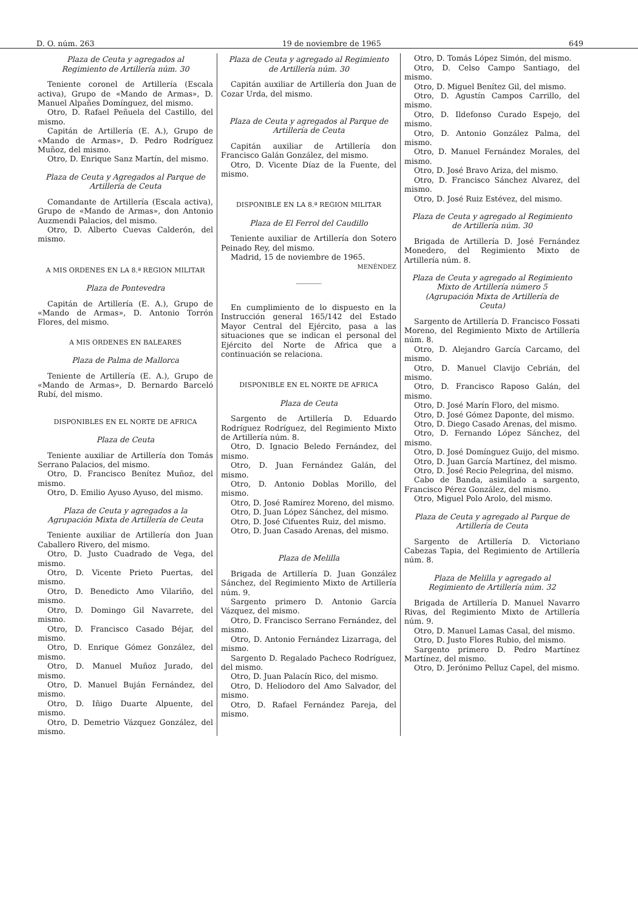D. O. núm. 263 19 de noviembre de 1965 649
Plaza de Ceuta y agregados al Regimiento de Artillería núm. 30
Teniente coronel de Artillería (Escala activa), Grupo de «Mando de Armas», D. Manuel Alpañes Domínguez, del mismo.
Otro, D. Rafael Peñuela del Castillo, del mismo.
Capitán de Artillería (E. A.), Grupo de «Mando de Armas», D. Pedro Rodríguez Muñoz, del mismo.
Otro, D. Enrique Sanz Martín, del mismo.
Plaza de Ceuta y Agregados al Parque de Artillería de Ceuta
Comandante de Artillería (Escala activa), Grupo de «Mando de Armas», don Antonio Auzmendi Palacios, del mismo.
Otro, D. Alberto Cuevas Calderón, del mismo.
A MIS ORDENES EN LA 8.ª REGION MILITAR
Plaza de Pontevedra
Capitán de Artillería (E. A.), Grupo de «Mando de Armas», D. Antonio Torrón Flores, del mismo.
A MIS ORDENES EN BALEARES
Plaza de Palma de Mallorca
Teniente de Artillería (E. A.), Grupo de «Mando de Armas», D. Bernardo Barceló Rubí, del mismo.
DISPONIBLES EN EL NORTE DE AFRICA
Plaza de Ceuta
Teniente auxiliar de Artillería don Tomás Serrano Palacios, del mismo.
Otro, D. Francisco Benítez Muñoz, del mismo.
Otro, D. Emilio Ayuso Ayuso, del mismo.
Plaza de Ceuta y agregados a la Agrupación Mixta de Artillería de Ceuta
Teniente auxiliar de Artillería don Juan Caballero Rivero, del mismo.
Otro, D. Justo Cuadrado de Vega, del mismo.
Otro, D. Vicente Prieto Puertas, del mismo.
Otro, D. Benedicto Amo Vilariño, del mismo.
Otro, D. Domingo Gil Navarrete, del mismo.
Otro, D. Francisco Casado Béjar, del mismo.
Otro, D. Enrique Gómez González, del mismo.
Otro, D. Manuel Muñoz Jurado, del mismo.
Otro, D. Manuel Buján Fernández, del mismo.
Otro, D. Iñigo Duarte Alpuente, del mismo.
Otro, D. Demetrio Vázquez González, del mismo.
Plaza de Ceuta y agregado al Regimiento de Artillería núm. 30
Capitán auxiliar de Artillería don Juan de Cozar Urda, del mismo.
Plaza de Ceuta y agregados al Parque de Artillería de Ceuta
Capitán auxiliar de Artillería don Francisco Galán González, del mismo.
Otro, D. Vicente Díaz de la Fuente, del mismo.
DISPONIBLE EN LA 8.ª REGION MILITAR
Plaza de El Ferrol del Caudillo
Teniente auxiliar de Artillería don Sotero Peinado Rey, del mismo.
Madrid, 15 de noviembre de 1965.
MENÉNDEZ
En cumplimiento de lo dispuesto en la Instrucción general 165/142 del Estado Mayor Central del Ejército, pasa a las situaciones que se indican el personal del Ejército del Norte de Africa que a continuación se relaciona.
DISPONIBLE EN EL NORTE DE AFRICA
Plaza de Ceuta
Sargento de Artillería D. Eduardo Rodríguez Rodríguez, del Regimiento Mixto de Artillería núm. 8.
Otro, D. Ignacio Beledo Fernández, del mismo.
Otro, D. Juan Fernández Galán, del mismo.
Otro, D. Antonio Doblas Morillo, del mismo.
Otro, D. José Ramírez Moreno, del mismo.
Otro, D. Juan López Sánchez, del mismo.
Otro, D. José Cifuentes Ruiz, del mismo.
Otro, D. Juan Casado Arenas, del mismo.
Plaza de Melilla
Brigada de Artillería D. Juan González Sánchez, del Regimiento Mixto de Artillería núm. 9.
Sargento primero D. Antonio García Vázquez, del mismo.
Otro, D. Francisco Serrano Fernández, del mismo.
Otro, D. Antonio Fernández Lizarraga, del mismo.
Sargento D. Regalado Pacheco Rodríguez, del mismo.
Otro, D. Juan Palacín Rico, del mismo.
Otro, D. Heliodoro del Amo Salvador, del mismo.
Otro, D. Rafael Fernández Pareja, del mismo.
Otro, D. Tomás López Simón, del mismo.
Otro, D. Celso Campo Santiago, del mismo.
Otro, D. Miguel Benítez Gil, del mismo.
Otro, D. Agustín Campos Carrillo, del mismo.
Otro, D. Ildefonso Curado Espejo, del mismo.
Otro, D. Antonio González Palma, del mismo.
Otro, D. Manuel Fernández Morales, del mismo.
Otro, D. José Bravo Ariza, del mismo.
Otro, D. Francisco Sánchez Alvarez, del mismo.
Otro, D. José Ruiz Estévez, del mismo.
Plaza de Ceuta y agregado al Regimiento de Artillería núm. 30
Brigada de Artillería D. José Fernández Monedero, del Regimiento Mixto de Artillería núm. 8.
Plaza de Ceuta y agregado al Regimiento Mixto de Artillería número 5 (Agrupación Mixta de Artillería de Ceuta)
Sargento de Artillería D. Francisco Fossati Moreno, del Regimiento Mixto de Artillería núm. 8.
Otro, D. Alejandro García Carcamo, del mismo.
Otro, D. Manuel Clavijo Cebrián, del mismo.
Otro, D. Francisco Raposo Galán, del mismo.
Otro, D. José Marín Floro, del mismo.
Otro, D. José Gómez Daponte, del mismo.
Otro, D. Diego Casado Arenas, del mismo.
Otro, D. Fernando López Sánchez, del mismo.
Otro, D. José Domínguez Guijo, del mismo.
Otro, D. Juan García Martínez, del mismo.
Otro, D. José Recio Pelegrina, del mismo.
Cabo de Banda, asimilado a sargento, Francisco Pérez González, del mismo.
Otro, Miguel Polo Arolo, del mismo.
Plaza de Ceuta y agregado al Parque de Artillería de Ceuta
Sargento de Artillería D. Victoriano Cabezas Tapia, del Regimiento de Artillería núm. 8.
Plaza de Melilla y agregado al Regimiento de Artillería núm. 32
Brigada de Artillería D. Manuel Navarro Rivas, del Regimiento Mixto de Artillería núm. 9.
Otro, D. Manuel Lamas Casal, del mismo.
Otro, D. Justo Flores Rubio, del mismo.
Sargento primero D. Pedro Martínez Martínez, del mismo.
Otro, D. Jerónimo Pelluz Capel, del mismo.